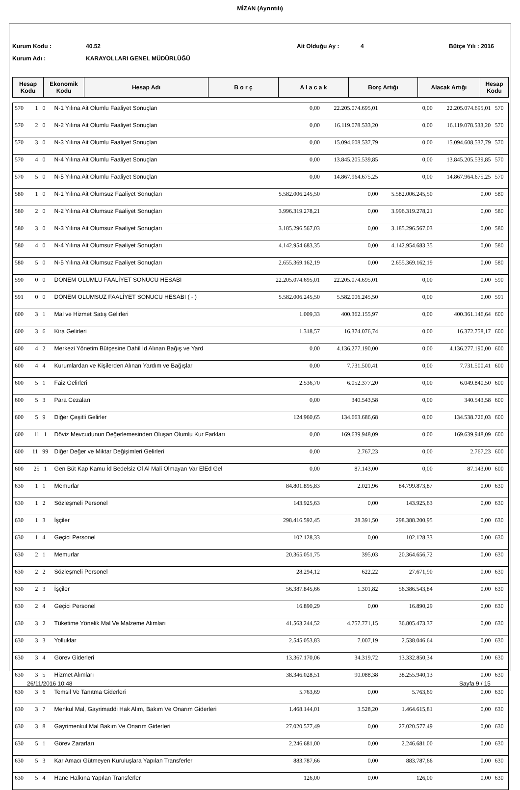MİZAN (Ayrıntılı)
Kurum Kodu : 40.52 Ait Olduğu Ay : 4 Bütçe Yılı : 2016
Kurum Adı : KARAYOLLARI GENEL MÜDÜRLÜĞÜ
| Hesap Kodu | Ekonomik Kodu | Hesap Adı | B o r ç | A l a c a k | Borç Artığı | Alacak Artığı | Hesap Kodu |
| --- | --- | --- | --- | --- | --- | --- | --- |
| 570 | 1 0 | N-1 Yılına Ait Olumlu Faaliyet Sonuçları | 0,00 | 22.205.074.695,01 | 0,00 | 22.205.074.695,01 | 570 |
| 570 | 2 0 | N-2 Yılına Ait Olumlu Faaliyet Sonuçları | 0,00 | 16.119.078.533,20 | 0,00 | 16.119.078.533,20 | 570 |
| 570 | 3 0 | N-3 Yılına Ait Olumlu Faaliyet Sonuçları | 0,00 | 15.094.608.537,79 | 0,00 | 15.094.608.537,79 | 570 |
| 570 | 4 0 | N-4 Yılına Ait Olumlu Faaliyet Sonuçları | 0,00 | 13.845.205.539,85 | 0,00 | 13.845.205.539,85 | 570 |
| 570 | 5 0 | N-5 Yılına Ait Olumlu Faaliyet Sonuçları | 0,00 | 14.867.964.675,25 | 0,00 | 14.867.964.675,25 | 570 |
| 580 | 1 0 | N-1 Yılına Ait Olumsuz Faaliyet Sonuçları | 5.582.006.245,50 | 0,00 | 5.582.006.245,50 | 0,00 | 580 |
| 580 | 2 0 | N-2 Yılına Ait Olumsuz Faaliyet Sonuçları | 3.996.319.278,21 | 0,00 | 3.996.319.278,21 | 0,00 | 580 |
| 580 | 3 0 | N-3 Yılına Ait Olumsuz Faaliyet Sonuçları | 3.185.296.567,03 | 0,00 | 3.185.296.567,03 | 0,00 | 580 |
| 580 | 4 0 | N-4 Yılına Ait Olumsuz Faaliyet Sonuçları | 4.142.954.683,35 | 0,00 | 4.142.954.683,35 | 0,00 | 580 |
| 580 | 5 0 | N-5 Yılına Ait Olumsuz Faaliyet Sonuçları | 2.655.369.162,19 | 0,00 | 2.655.369.162,19 | 0,00 | 580 |
| 590 | 0 0 | DÖNEM OLUMLU FAALİYET SONUCU HESABI | 22.205.074.695,01 | 22.205.074.695,01 | 0,00 | 0,00 | 590 |
| 591 | 0 0 | DÖNEM OLUMSUZ FAALİYET SONUCU HESABI ( - ) | 5.582.006.245,50 | 5.582.006.245,50 | 0,00 | 0,00 | 591 |
| 600 | 3 1 | Mal ve Hizmet Satış Gelirleri | 1.009,33 | 400.362.155,97 | 0,00 | 400.361.146,64 | 600 |
| 600 | 3 6 | Kira Gelirleri | 1.318,57 | 16.374.076,74 | 0,00 | 16.372.758,17 | 600 |
| 600 | 4 2 | Merkezi Yönetim Bütçesine Dahil İd Alınan Bağış ve Yard | 0,00 | 4.136.277.190,00 | 0,00 | 4.136.277.190,00 | 600 |
| 600 | 4 4 | Kurumlardan ve Kişilerden Alınan Yardım ve Bağışlar | 0,00 | 7.731.500,41 | 0,00 | 7.731.500,41 | 600 |
| 600 | 5 1 | Faiz Gelirleri | 2.536,70 | 6.052.377,20 | 0,00 | 6.049.840,50 | 600 |
| 600 | 5 3 | Para Cezaları | 0,00 | 340.543,58 | 0,00 | 340.543,58 | 600 |
| 600 | 5 9 | Diğer Çeşitli Gelirler | 124.960,65 | 134.663.686,68 | 0,00 | 134.538.726,03 | 600 |
| 600 | 11 1 | Döviz Mevcudunun Değerlemesinden Oluşan Olumlu Kur Farkları | 0,00 | 169.639.948,09 | 0,00 | 169.639.948,09 | 600 |
| 600 | 11 99 | Diğer Değer ve Miktar Değişimleri Gelirleri | 0,00 | 2.767,23 | 0,00 | 2.767,23 | 600 |
| 600 | 25 1 | Gen Büt Kap Kamu İd Bedelsiz Ol Al Mali Olmayan Var ElEd Gel | 0,00 | 87.143,00 | 0,00 | 87.143,00 | 600 |
| 630 | 1 1 | Memurlar | 84.801.895,83 | 2.021,96 | 84.799.873,87 | 0,00 | 630 |
| 630 | 1 2 | Sözleşmeli Personel | 143.925,63 | 0,00 | 143.925,63 | 0,00 | 630 |
| 630 | 1 3 | İşçiler | 298.416.592,45 | 28.391,50 | 298.388.200,95 | 0,00 | 630 |
| 630 | 1 4 | Geçici Personel | 102.128,33 | 0,00 | 102.128,33 | 0,00 | 630 |
| 630 | 2 1 | Memurlar | 20.365.051,75 | 395,03 | 20.364.656,72 | 0,00 | 630 |
| 630 | 2 2 | Sözleşmeli Personel | 28.294,12 | 622,22 | 27.671,90 | 0,00 | 630 |
| 630 | 2 3 | İşçiler | 56.387.845,66 | 1.301,82 | 56.386.543,84 | 0,00 | 630 |
| 630 | 2 4 | Geçici Personel | 16.890,29 | 0,00 | 16.890,29 | 0,00 | 630 |
| 630 | 3 2 | Tüketime Yönelik Mal Ve Malzeme Alımları | 41.563.244,52 | 4.757.771,15 | 36.805.473,37 | 0,00 | 630 |
| 630 | 3 3 | Yolluklar | 2.545.053,83 | 7.007,19 | 2.538.046,64 | 0,00 | 630 |
| 630 | 3 4 | Görev Giderleri | 13.367.170,06 | 34.319,72 | 13.332.850,34 | 0,00 | 630 |
| 630 | 3 5 | Hizmet Alımları | 38.346.028,51 | 90.088,38 | 38.255.940,13 | 0,00 | 630 |
| 630 | 3 6 | Temsil Ve Tanıtma Giderleri | 5.763,69 | 0,00 | 5.763,69 | 0,00 | 630 |
| 630 | 3 7 | Menkul Mal, Gayrimaddi Hak Alım, Bakım Ve Onarım Giderleri | 1.468.144,01 | 3.528,20 | 1.464.615,81 | 0,00 | 630 |
| 630 | 3 8 | Gayrimenkul Mal Bakım Ve Onarım Giderleri | 27.020.577,49 | 0,00 | 27.020.577,49 | 0,00 | 630 |
| 630 | 5 1 | Görev Zararları | 2.246.681,00 | 0,00 | 2.246.681,00 | 0,00 | 630 |
| 630 | 5 3 | Kar Amacı Gütmeyen Kuruluşlara Yapılan Transferler | 883.787,66 | 0,00 | 883.787,66 | 0,00 | 630 |
| 630 | 5 4 | Hane Halkına Yapılan Transferler | 126,00 | 0,00 | 126,00 | 0,00 | 630 |
26/11/2016 10:48 Sayfa 9 / 15